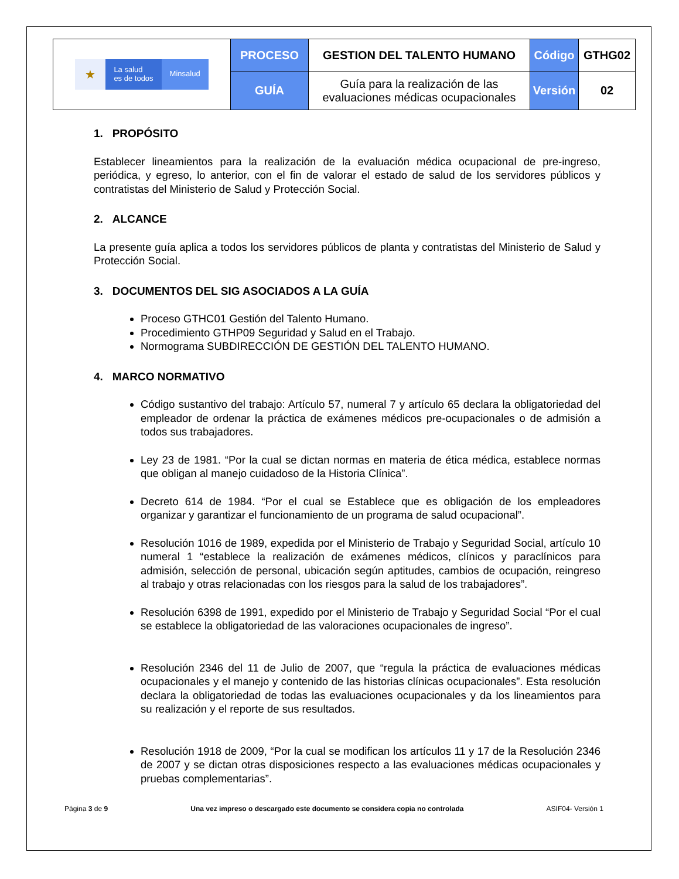| ★ La salud es de todos Minsalud | PROCESO | GESTION DEL TALENTO HUMANO | Código | GTHG02 |
| | GUÍA | Guía para la realización de las evaluaciones médicas ocupacionales | Versión | 02 |
1. PROPÓSITO
Establecer lineamientos para la realización de la evaluación médica ocupacional de pre-ingreso, periódica, y egreso, lo anterior, con el fin de valorar el estado de salud de los servidores públicos y contratistas del Ministerio de Salud y Protección Social.
2. ALCANCE
La presente guía aplica a todos los servidores públicos de planta y contratistas del Ministerio de Salud y Protección Social.
3. DOCUMENTOS DEL SIG ASOCIADOS A LA GUÍA
Proceso GTHC01 Gestión del Talento Humano.
Procedimiento GTHP09 Seguridad y Salud en el Trabajo.
Normograma SUBDIRECCIÓN DE GESTIÓN DEL TALENTO HUMANO.
4. MARCO NORMATIVO
Código sustantivo del trabajo: Artículo 57, numeral 7 y artículo 65 declara la obligatoriedad del empleador de ordenar la práctica de exámenes médicos pre-ocupacionales o de admisión a todos sus trabajadores.
Ley 23 de 1981. “Por la cual se dictan normas en materia de ética médica, establece normas que obligan al manejo cuidadoso de la Historia Clínica”.
Decreto 614 de 1984. “Por el cual se Establece que es obligación de los empleadores organizar y garantizar el funcionamiento de un programa de salud ocupacional”.
Resolución 1016 de 1989, expedida por el Ministerio de Trabajo y Seguridad Social, artículo 10 numeral 1 “establece la realización de exámenes médicos, clínicos y paraclínicos para admisión, selección de personal, ubicación según aptitudes, cambios de ocupación, reingreso al trabajo y otras relacionadas con los riesgos para la salud de los trabajadores”.
Resolución 6398 de 1991, expedido por el Ministerio de Trabajo y Seguridad Social “Por el cual se establece la obligatoriedad de las valoraciones ocupacionales de ingreso”.
Resolución 2346 del 11 de Julio de 2007, que “regula la práctica de evaluaciones médicas ocupacionales y el manejo y contenido de las historias clínicas ocupacionales”. Esta resolución declara la obligatoriedad de todas las evaluaciones ocupacionales y da los lineamientos para su realización y el reporte de sus resultados.
Resolución 1918 de 2009, “Por la cual se modifican los artículos 11 y 17 de la Resolución 2346 de 2007 y se dictan otras disposiciones respecto a las evaluaciones médicas ocupacionales y pruebas complementarias”.
Página 3 de 9 Una vez impreso o descargado este documento se considera copia no controlada ASIF04- Versión 1